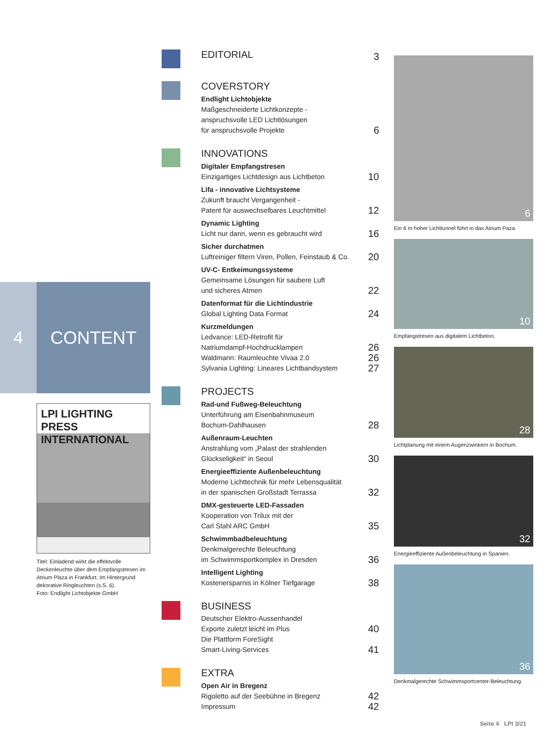4 CONTENT
LPI LIGHTING PRESS INTERNATIONAL
Titel: Einladend wirkt die effektvolle Deckenleuchte über dem Empfangstresen im Atrium Plaza in Frankfurt. Im Hintergrund dekorative Ringleuchten (s.S. 6).
Foto: Endlight Lichtobjekte GmbH
EDITORIAL
3
COVERSTORY
Endlight Lichtobjekte
Maßgeschneiderte Lichtkonzepte -
anspruchsvolle LED Lichtlösungen
für anspruchsvolle Projekte 6
INNOVATIONS
Digitaler Empfangstresen
Einzigartiges Lichtdesign aus Lichtbeton 10
Lifa - innovative Lichtsysteme
Zukunft braucht Vergangenheit -
Patent für auswechselbares Leuchtmittel 12
Dynamic Lighting
Licht nur dann, wenn es gebraucht wird 16
Sicher durchatmen
Luftreiniger filtern Viren, Pollen, Feinstaub & Co. 20
UV-C- Entkeimungssysteme
Gemeinsame Lösungen für saubere Luft
und sicheres Atmen 22
Datenformat für die Lichtindustrie
Global Lighting Data Format 24
Kurzmeldungen
Ledvance: LED-Retrofit für
Natriumdampf-Hochdrucklampen 26
Waldmann: Raumleuchte Vivaa 2.0 26
Sylvania Lighting: Lineares Lichtbandsystem 27
PROJECTS
Rad-und Fußweg-Beleuchtung
Unterführung am Eisenbahnmuseum
Bochum-Dahlhausen 28
Außenraum-Leuchten
Anstrahlung vom „Palast der strahlenden
Glückseligkeit“ in Seoul 30
Energieeffiziente Außenbeleuchtung
Moderne Lichttechnik für mehr Lebensqualität
in der spanischen Großstadt Terrassa 32
DMX-gesteuerte LED-Fassaden
Kooperation von Trilux mit der
Carl Stahl ARC GmbH 35
Schwimmbadbeleuchtung
Denkmalgerechte Beleuchtung
im Schwimmsportkomplex in Dresden 36
Intelligent Lighting
Kostenersparnis in Kölner Tiefgarage 38
BUSINESS
Deutscher Elektro-Aussenhandel
Exporte zuletzt leicht im Plus 40
Die Plattform ForeSight
Smart-Living-Services 41
EXTRA
Open Air in Bregenz
Rigoletto auf der Seebühne in Bregenz 42
Impressum 42
6
Ein 6 m hoher Lichttunnel führt in das Atrium Paza.
10
Empfangstresen aus digitalem Lichtbeton.
28
Lichtplanung mit einem Augenzwinkern in Bochum.
32
Energieeffiziente Außenbeleuchtung in Spanien.
36
Denkmalgerechte Schwimmsportcenter-Beleuchtung.
Seite 4 LPI 3/21